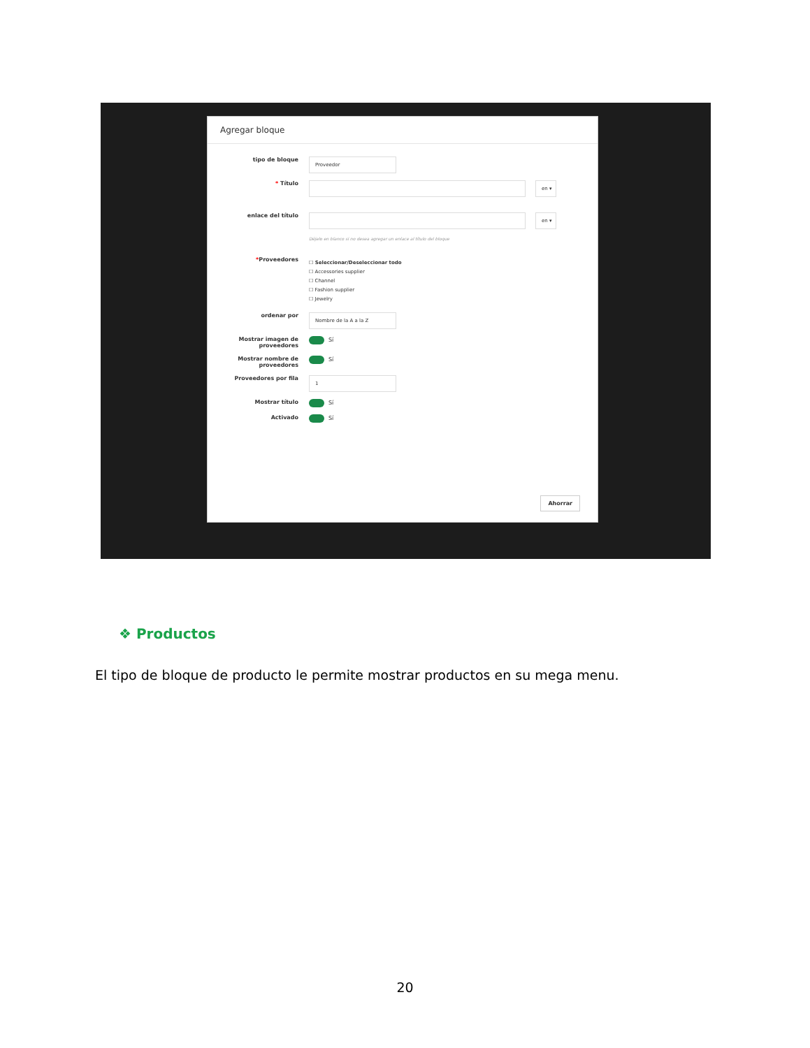Agregar bloque
tipo de bloque
Proveedor
* Título
en ▾
enlace del título
en ▾
Déjelo en blanco si no desea agregar un enlace al título del bloque
*Proveedores
☐ Seleccionar/Deseleccionar todo
☐ Accessories supplier
☐ Channel
☐ Fashion supplier
☐ Jewelry
ordenar por
Nombre de la A a la Z
Mostrar imagen de proveedores
Sí
Mostrar nombre de proveedores
Sí
Proveedores por fila
1
Mostrar título Sí
Activado Sí
Ahorrar
❖ Productos
El tipo de bloque de producto le permite mostrar productos en su mega menu.
20